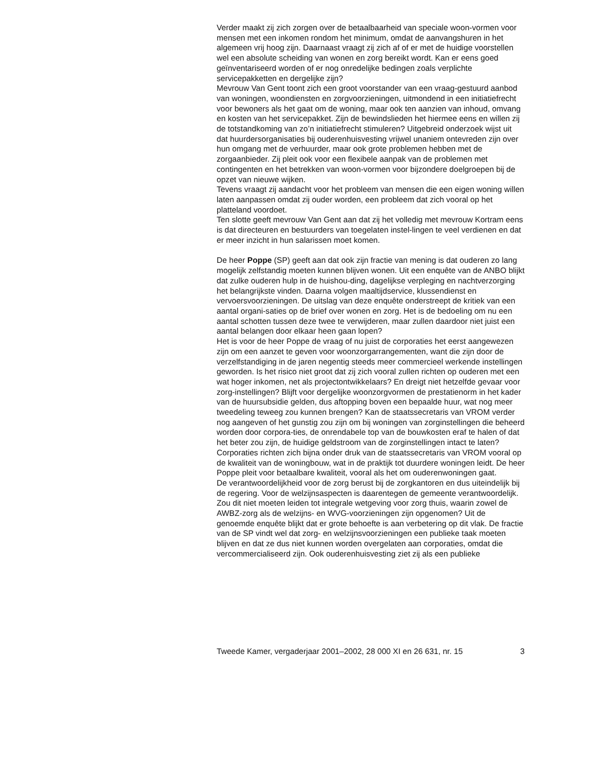Verder maakt zij zich zorgen over de betaalbaarheid van speciale woon-vormen voor mensen met een inkomen rondom het minimum, omdat de aanvangshuren in het algemeen vrij hoog zijn. Daarnaast vraagt zij zich af of er met de huidige voorstellen wel een absolute scheiding van wonen en zorg bereikt wordt. Kan er eens goed geïnventariseerd worden of er nog onredelijke bedingen zoals verplichte servicepakketten en dergelijke zijn?
Mevrouw Van Gent toont zich een groot voorstander van een vraag-gestuurd aanbod van woningen, woondiensten en zorgvoorzieningen, uitmondend in een initiatiefrecht voor bewoners als het gaat om de woning, maar ook ten aanzien van inhoud, omvang en kosten van het servicepakket. Zijn de bewindslieden het hiermee eens en willen zij de totstandkoming van zo’n initiatiefrecht stimuleren? Uitgebreid onderzoek wijst uit dat huurdersorganisaties bij ouderenhuisvesting vrijwel unaniem ontevreden zijn over hun omgang met de verhuurder, maar ook grote problemen hebben met de zorgaanbieder. Zij pleit ook voor een flexibele aanpak van de problemen met contingenten en het betrekken van woon-vormen voor bijzondere doelgroepen bij de opzet van nieuwe wijken.
Tevens vraagt zij aandacht voor het probleem van mensen die een eigen woning willen laten aanpassen omdat zij ouder worden, een probleem dat zich vooral op het platteland voordoet.
Ten slotte geeft mevrouw Van Gent aan dat zij het volledig met mevrouw Kortram eens is dat directeuren en bestuurders van toegelaten instel-lingen te veel verdienen en dat er meer inzicht in hun salarissen moet komen.
De heer Poppe (SP) geeft aan dat ook zijn fractie van mening is dat ouderen zo lang mogelijk zelfstandig moeten kunnen blijven wonen. Uit een enquête van de ANBO blijkt dat zulke ouderen hulp in de huishou-ding, dagelijkse verpleging en nachtverzorging het belangrijkste vinden. Daarna volgen maaltijdservice, klussendienst en vervoersvoorzieningen. De uitslag van deze enquête onderstreept de kritiek van een aantal organi-saties op de brief over wonen en zorg. Het is de bedoeling om nu een aantal schotten tussen deze twee te verwijderen, maar zullen daardoor niet juist een aantal belangen door elkaar heen gaan lopen?
Het is voor de heer Poppe de vraag of nu juist de corporaties het eerst aangewezen zijn om een aanzet te geven voor woonzorgarrangementen, want die zijn door de verzelfstandiging in de jaren negentig steeds meer commercieel werkende instellingen geworden. Is het risico niet groot dat zij zich vooral zullen richten op ouderen met een wat hoger inkomen, net als projectontwikkelaars? En dreigt niet hetzelfde gevaar voor zorg-instellingen? Blijft voor dergelijke woonzorgvormen de prestatienorm in het kader van de huursubsidie gelden, dus aftopping boven een bepaalde huur, wat nog meer tweedeling teweeg zou kunnen brengen? Kan de staatssecretaris van VROM verder nog aangeven of het gunstig zou zijn om bij woningen van zorginstellingen die beheerd worden door corpora-ties, de onrendabele top van de bouwkosten eraf te halen of dat het beter zou zijn, de huidige geldstroom van de zorginstellingen intact te laten? Corporaties richten zich bijna onder druk van de staatssecretaris van VROM vooral op de kwaliteit van de woningbouw, wat in de praktijk tot duurdere woningen leidt. De heer Poppe pleit voor betaalbare kwaliteit, vooral als het om ouderenwoningen gaat.
De verantwoordelijkheid voor de zorg berust bij de zorgkantoren en dus uiteindelijk bij de regering. Voor de welzijnsaspecten is daarentegen de gemeente verantwoordelijk. Zou dit niet moeten leiden tot integrale wetgeving voor zorg thuis, waarin zowel de AWBZ-zorg als de welzijns- en WVG-voorzieningen zijn opgenomen? Uit de genoemde enquête blijkt dat er grote behoefte is aan verbetering op dit vlak. De fractie van de SP vindt wel dat zorg- en welzijnsvoorzieningen een publieke taak moeten blijven en dat ze dus niet kunnen worden overgelaten aan corporaties, omdat die vercommercialiseerd zijn. Ook ouderenhuisvesting ziet zij als een publieke
Tweede Kamer, vergaderjaar 2001–2002, 28 000 XI en 26 631, nr. 15 3